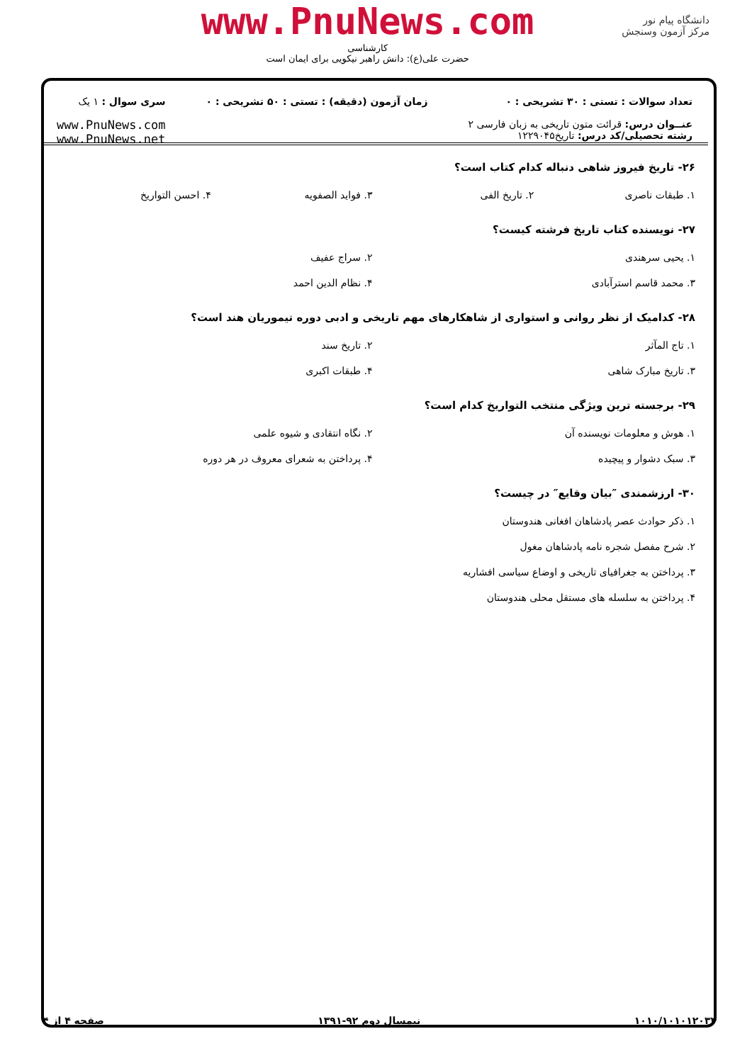دانشگاه پیام نور
مرکز آزمون وسنجش
www.PnuNews.com
کارشناسی
حضرت علی(ع): دانش راهبر نیکویی برای ایمان است
تعداد سوالات : تستی : ۳۰ تشریحی : ۰
عنــوان درس: قرائت متون تاریخی به زبان فارسی ۲
رشته تحصیلی/کد درس: تاریخ۱۲۲۹۰۴۵
زمان آزمون (دقیقه) : تستی : ۵۰ تشریحی : ۰
سری سوال : ۱ یک
www.PnuNews.com
www.PnuNews.net
۲۶- تاریخ فیروز شاهی دنباله کدام کتاب است؟
۱. طبقات ناصری
۲. تاریخ الفی
۳. فواید الصفویه
۴. احسن التواریخ
۲۷- نویسنده کتاب تاریخ فرشته کیست؟
۱. یحیی سرهندی
۲. سراج عفیف
۳. محمد قاسم استرآبادی
۴. نظام الدین احمد
۲۸- کدامیک از نظر روانی و استواری از شاهکارهای مهم تاریخی و ادبی دوره تیموریان هند است؟
۱. تاج المآثر
۲. تاریخ سند
۳. تاریخ مبارک شاهی
۴. طبقات اکبری
۲۹- برجسته ترین ویژگی منتخب التواریخ کدام است؟
۱. هوش و معلومات نویسنده آن
۲. نگاه انتقادی و شیوه علمی
۳. سبک دشوار و پیچیده
۴. پرداختن به شعرای معروف در هر دوره
۳۰- ارزشمندی ″بیان وقایع″ در چیست؟
۱. ذکر حوادث عصر پادشاهان افغانی هندوستان
۲. شرح مفصل شجره نامه پادشاهان مغول
۳. پرداختن به جغرافیای تاریخی و اوضاع سیاسی افشاریه
۴. پرداختن به سلسله های مستقل محلی هندوستان
۱۰۱۰/۱۰۱۰۱۲۰۳۴ نیمسال دوم ۹۲-۱۳۹۱ صفحه ۴ از ۴